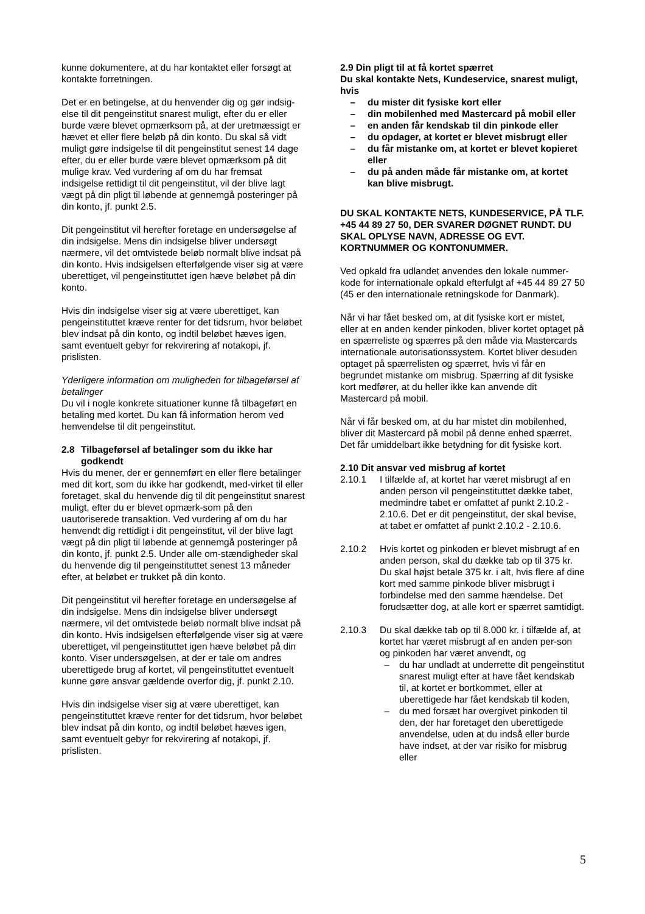kunne dokumentere, at du har kontaktet eller forsøgt at kontakte forretningen.
Det er en betingelse, at du henvender dig og gør indsig-else til dit pengeinstitut snarest muligt, efter du er eller burde være blevet opmærksom på, at der uretmæssigt er hævet et eller flere beløb på din konto. Du skal så vidt muligt gøre indsigelse til dit pengeinstitut senest 14 dage efter, du er eller burde være blevet opmærksom på dit mulige krav. Ved vurdering af om du har fremsat indsigelse rettidigt til dit pengeinstitut, vil der blive lagt vægt på din pligt til løbende at gennemgå posteringer på din konto, jf. punkt 2.5.
Dit pengeinstitut vil herefter foretage en undersøgelse af din indsigelse. Mens din indsigelse bliver undersøgt nærmere, vil det omtvistede beløb normalt blive indsat på din konto. Hvis indsigelsen efterfølgende viser sig at være uberettiget, vil pengeinstituttet igen hæve beløbet på din konto.
Hvis din indsigelse viser sig at være uberettiget, kan pengeinstituttet kræve renter for det tidsrum, hvor beløbet blev indsat på din konto, og indtil beløbet hæves igen, samt eventuelt gebyr for rekvirering af notakopi, jf. prislisten.
Yderligere information om muligheden for tilbageførsel af betalinger
Du vil i nogle konkrete situationer kunne få tilbageført en betaling med kortet. Du kan få information herom ved henvendelse til dit pengeinstitut.
2.8 Tilbageførsel af betalinger som du ikke har godkendt
Hvis du mener, der er gennemført en eller flere betalinger med dit kort, som du ikke har godkendt, med-virket til eller foretaget, skal du henvende dig til dit pengeinstitut snarest muligt, efter du er blevet opmærk-som på den uautoriserede transaktion. Ved vurdering af om du har henvendt dig rettidigt i dit pengeinstitut, vil der blive lagt vægt på din pligt til løbende at gennemgå posteringer på din konto, jf. punkt 2.5. Under alle om-stændigheder skal du henvende dig til pengeinstituttet senest 13 måneder efter, at beløbet er trukket på din konto.
Dit pengeinstitut vil herefter foretage en undersøgelse af din indsigelse. Mens din indsigelse bliver undersøgt nærmere, vil det omtvistede beløb normalt blive indsat på din konto. Hvis indsigelsen efterfølgende viser sig at være uberettiget, vil pengeinstituttet igen hæve beløbet på din konto. Viser undersøgelsen, at der er tale om andres uberettigede brug af kortet, vil pengeinstituttet eventuelt kunne gøre ansvar gældende overfor dig, jf. punkt 2.10.
Hvis din indsigelse viser sig at være uberettiget, kan pengeinstituttet kræve renter for det tidsrum, hvor beløbet blev indsat på din konto, og indtil beløbet hæves igen, samt eventuelt gebyr for rekvirering af notakopi, jf. prislisten.
2.9 Din pligt til at få kortet spærret
Du skal kontakte Nets, Kundeservice, snarest muligt, hvis
– du mister dit fysiske kort eller
– din mobilenhed med Mastercard på mobil eller
– en anden får kendskab til din pinkode eller
– du opdager, at kortet er blevet misbrugt eller
– du får mistanke om, at kortet er blevet kopieret eller
– du på anden måde får mistanke om, at kortet kan blive misbrugt.
DU SKAL KONTAKTE NETS, KUNDESERVICE, PÅ TLF. +45 44 89 27 50, DER SVARER DØGNET RUNDT. DU SKAL OPLYSE NAVN, ADRESSE OG EVT. KORTNUMMER OG KONTONUMMER.
Ved opkald fra udlandet anvendes den lokale nummer-kode for internationale opkald efterfulgt af +45 44 89 27 50 (45 er den internationale retningskode for Danmark).
Når vi har fået besked om, at dit fysiske kort er mistet, eller at en anden kender pinkoden, bliver kortet optaget på en spærreliste og spærres på den måde via Mastercards internationale autorisationssystem. Kortet bliver desuden optaget på spærrelisten og spærret, hvis vi får en begrundet mistanke om misbrug. Spærring af dit fysiske kort medfører, at du heller ikke kan anvende dit Mastercard på mobil.
Når vi får besked om, at du har mistet din mobilenhed, bliver dit Mastercard på mobil på denne enhed spærret. Det får umiddelbart ikke betydning for dit fysiske kort.
2.10 Dit ansvar ved misbrug af kortet
2.10.1 I tilfælde af, at kortet har været misbrugt af en anden person vil pengeinstituttet dække tabet, medmindre tabet er omfattet af punkt 2.10.2 - 2.10.6. Det er dit pengeinstitut, der skal bevise, at tabet er omfattet af punkt 2.10.2 - 2.10.6.
2.10.2 Hvis kortet og pinkoden er blevet misbrugt af en anden person, skal du dække tab op til 375 kr. Du skal højst betale 375 kr. i alt, hvis flere af dine kort med samme pinkode bliver misbrugt i forbindelse med den samme hændelse. Det forudsætter dog, at alle kort er spærret samtidigt.
2.10.3 Du skal dække tab op til 8.000 kr. i tilfælde af, at kortet har været misbrugt af en anden per-son og pinkoden har været anvendt, og
– du har undladt at underrette dit pengeinstitut snarest muligt efter at have fået kendskab til, at kortet er bortkommet, eller at uberettigede har fået kendskab til koden,
– du med forsæt har overgivet pinkoden til den, der har foretaget den uberettigede anvendelse, uden at du indså eller burde have indset, at der var risiko for misbrug eller
5